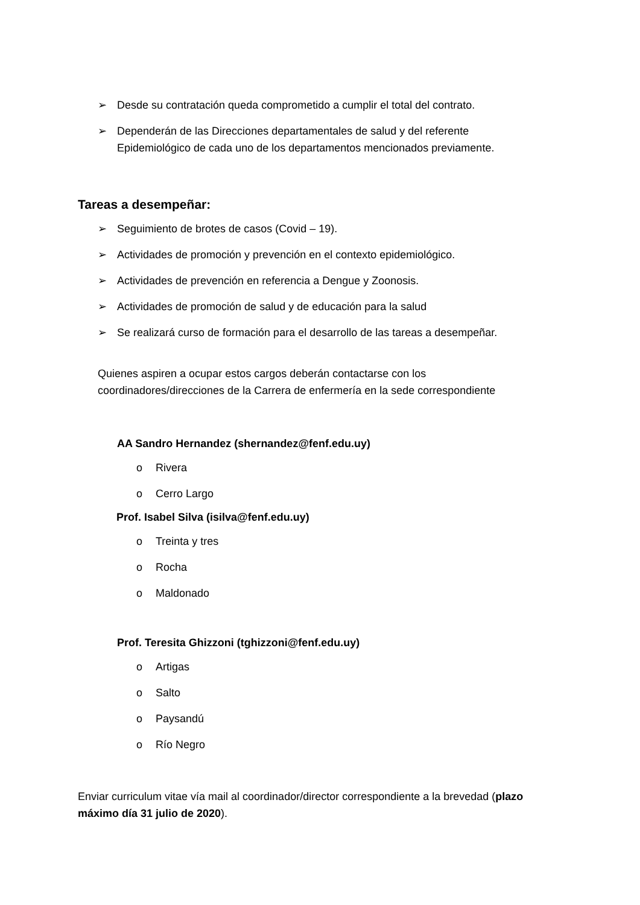➢ Desde su contratación queda comprometido a cumplir el total del contrato.
➢ Dependerán de las Direcciones departamentales de salud y del referente Epidemiológico de cada uno de los departamentos mencionados previamente.
Tareas a desempeñar:
➢ Seguimiento de brotes de casos (Covid – 19).
➢ Actividades de promoción y prevención en el contexto epidemiológico.
➢ Actividades de prevención en referencia a Dengue y Zoonosis.
➢ Actividades de promoción de salud y de educación para la salud
➢ Se realizará curso de formación para el desarrollo de las tareas a desempeñar.
Quienes aspiren a ocupar estos cargos deberán contactarse con los coordinadores/direcciones de la Carrera de enfermería en la sede correspondiente
AA Sandro Hernandez (shernandez@fenf.edu.uy)
o Rivera
o Cerro Largo
Prof. Isabel Silva (isilva@fenf.edu.uy)
o Treinta y tres
o Rocha
o Maldonado
Prof. Teresita Ghizzoni (tghizzoni@fenf.edu.uy)
o Artigas
o Salto
o Paysandú
o Río Negro
Enviar curriculum vitae vía mail al coordinador/director correspondiente a la brevedad (plazo máximo día 31 julio de 2020).